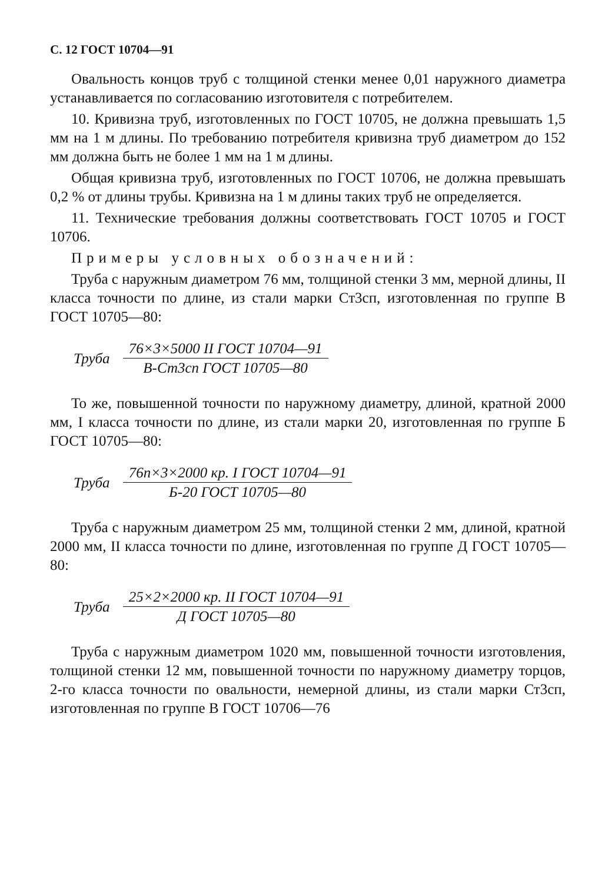С. 12 ГОСТ 10704—91
Овальность концов труб с толщиной стенки менее 0,01 наружного диаметра устанавливается по согласованию изготовителя с потребителем.
10. Кривизна труб, изготовленных по ГОСТ 10705, не должна превышать 1,5 мм на 1 м длины. По требованию потребителя кривизна труб диаметром до 152 мм должна быть не более 1 мм на 1 м длины.
Общая кривизна труб, изготовленных по ГОСТ 10706, не должна превышать 0,2 % от длины трубы. Кривизна на 1 м длины таких труб не определяется.
11. Технические требования должны соответствовать ГОСТ 10705 и ГОСТ 10706.
Примеры условных обозначений:
Труба с наружным диаметром 76 мм, толщиной стенки 3 мм, мерной длины, II класса точности по длине, из стали марки Ст3сп, изготовленная по группе В ГОСТ 10705—80:
Труба
76×3×5000 II ГОСТ 10704—91
В-Ст3сп ГОСТ 10705—80
То же, повышенной точности по наружному диаметру, длиной, кратной 2000 мм, I класса точности по длине, из стали марки 20, изготовленная по группе Б ГОСТ 10705—80:
Труба
76п×3×2000 кр. I ГОСТ 10704—91
Б-20 ГОСТ 10705—80
Труба с наружным диаметром 25 мм, толщиной стенки 2 мм, длиной, кратной 2000 мм, II класса точности по длине, изготовленная по группе Д ГОСТ 10705—80:
Труба
25×2×2000 кр. II ГОСТ 10704—91
Д ГОСТ 10705—80
Труба с наружным диаметром 1020 мм, повышенной точности изготовления, толщиной стенки 12 мм, повышенной точности по наружному диаметру торцов, 2-го класса точности по овальности, немерной длины, из стали марки Ст3сп, изготовленная по группе В ГОСТ 10706—76